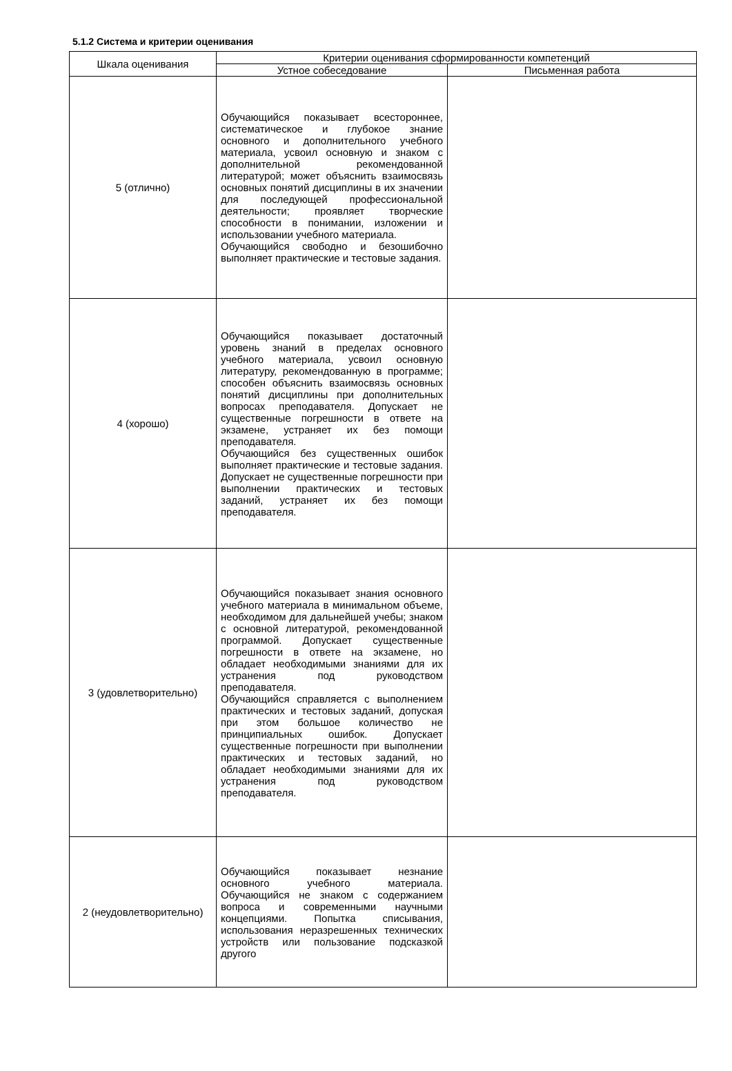5.1.2 Система и критерии оценивания
| Шкала оценивания | Критерии оценивания сформированности компетенций | |
| --- | --- | --- |
| | Устное собеседование | Письменная работа |
| 5 (отлично) | Обучающийся показывает всестороннее, систематическое и глубокое знание основного и дополнительного учебного материала, усвоил основную и знаком с дополнительной рекомендованной литературой; может объяснить взаимосвязь основных понятий дисциплины в их значении для последующей профессиональной деятельности; проявляет творческие способности в понимании, изложении и использовании учебного материала. Обучающийся свободно и безошибочно выполняет практические и тестовые задания. | |
| 4 (хорошо) | Обучающийся показывает достаточный уровень знаний в пределах основного учебного материала, усвоил основную литературу, рекомендованную в программе; способен объяснить взаимосвязь основных понятий дисциплины при дополнительных вопросах преподавателя. Допускает не существенные погрешности в ответе на экзамене, устраняет их без помощи преподавателя. Обучающийся без существенных ошибок выполняет практические и тестовые задания. Допускает не существенные погрешности при выполнении практических и тестовых заданий, устраняет их без помощи преподавателя. | |
| 3 (удовлетворительно) | Обучающийся показывает знания основного учебного материала в минимальном объеме, необходимом для дальнейшей учебы; знаком с основной литературой, рекомендованной программой. Допускает существенные погрешности в ответе на экзамене, но обладает необходимыми знаниями для их устранения под руководством преподавателя. Обучающийся справляется с выполнением практических и тестовых заданий, допуская при этом большое количество не принципиальных ошибок. Допускает существенные погрешности при выполнении практических и тестовых заданий, но обладает необходимыми знаниями для их устранения под руководством преподавателя. | |
| 2 (неудовлетворительно) | Обучающийся показывает незнание основного учебного материала. Обучающийся не знаком с содержанием вопроса и современными научными концепциями. Попытка списывания, использования неразрешенных технических устройств или пользование подсказкой другого | |